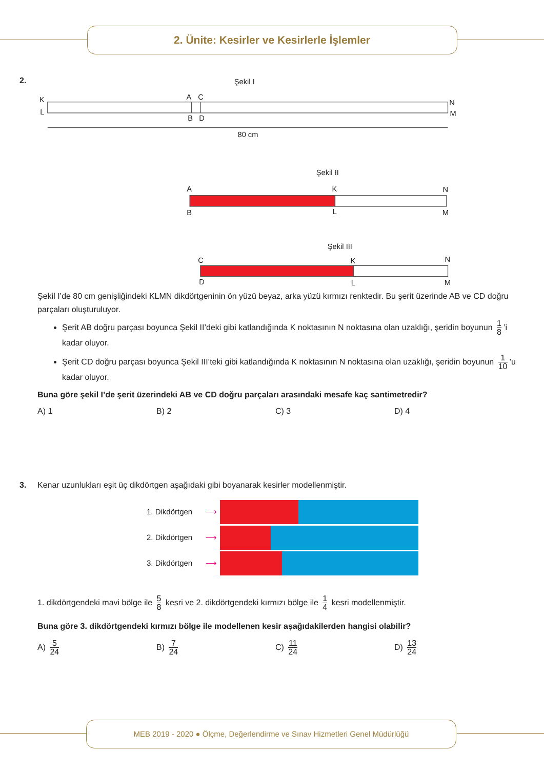2. Ünite: Kesirler ve Kesirlerle İşlemler
2.
Şekil I
K
L
A
C
B
D
N
M
80 cm
Şekil II
A
B
K
L
N
M
Şekil III
C
D
K
L
N
M
Şekil I’de 80 cm genişliğindeki KLMN dikdörtgeninin ön yüzü beyaz, arka yüzü kırmızı renktedir. Bu şerit üzerinde AB ve CD doğru parçaları oluşturuluyor.
Şerit AB doğru parçası boyunca Şekil II’deki gibi katlandığında K noktasının N noktasına olan uzaklığı, şeridin boyunun 1 8’i kadar oluyor.
Şerit CD doğru parçası boyunca Şekil III’teki gibi katlandığında K noktasının N noktasına olan uzaklığı, şeridin boyunun 1 10’u kadar oluyor.
Buna göre şekil I’de şerit üzerindeki AB ve CD doğru parçaları arasındaki mesafe kaç santimetredir?
A) 1 B) 2 C) 3 D) 4
3.
Kenar uzunlukları eşit üç dikdörtgen aşağıdaki gibi boyanarak kesirler modellenmiştir.
1. Dikdörtgen ⟶
2. Dikdörtgen ⟶
3. Dikdörtgen ⟶
1. dikdörtgendeki mavi bölge ile 5 8 kesri ve 2. dikdörtgendeki kırmızı bölge ile 1 4 kesri modellenmiştir.
Buna göre 3. dikdörtgendeki kırmızı bölge ile modellenen kesir aşağıdakilerden hangisi olabilir?
A) 5 24
B) 7 24
C) 11 24
D) 13 24
MEB 2019 - 2020 ● Ölçme, Değerlendirme ve Sınav Hizmetleri Genel Müdürlüğü